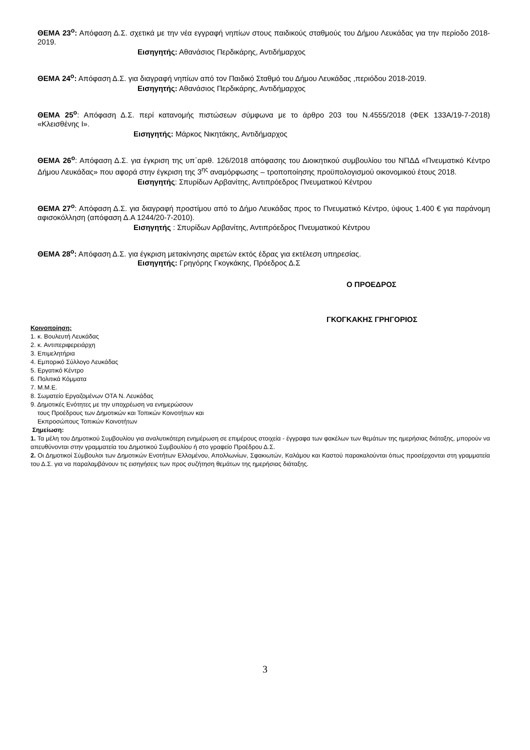ΘΕΜΑ 23<sup>ο</sup>: Απόφαση Δ.Σ. σχετικά με την νέα εγγραφή νηπίων στους παιδικούς σταθμούς του Δήμου Λευκάδας για την περίοδο 2018-2019.
Εισηγητής: Αθανάσιος Περδικάρης, Αντιδήμαρχος
ΘΕΜΑ 24<sup>ο</sup>: Απόφαση Δ.Σ. για διαγραφή νηπίων από τον Παιδικό Σταθμό του Δήμου Λευκάδας ,περιόδου 2018-2019.
Εισηγητής: Αθανάσιος Περδικάρης, Αντιδήμαρχος
ΘΕΜΑ 25<sup>ο</sup>: Απόφαση Δ.Σ. περί κατανομής πιστώσεων σύμφωνα με το άρθρο 203 του Ν.4555/2018 (ΦΕΚ 133Α/19-7-2018) «Κλεισθένης Ι».
Εισηγητής: Μάρκος Νικητάκης, Αντιδήμαρχος
ΘΕΜΑ 26<sup>ο</sup>: Απόφαση Δ.Σ. για έγκριση της υπ΄αριθ. 126/2018 απόφασης του Διοικητικού συμβουλίου του ΝΠΔΔ «Πνευματικό Κέντρο Δήμου Λευκάδας» που αφορά στην έγκριση της 3<sup>ης</sup> αναμόρφωσης – τροποποίησης προϋπολογισμού οικονομικού έτους 2018.
Εισηγητής: Σπυρίδων Αρβανίτης, Αντιπρόεδρος Πνευματικού Κέντρου
ΘΕΜΑ 27<sup>ο</sup>: Απόφαση Δ.Σ. για διαγραφή προστίμου από το Δήμο Λευκάδας προς το Πνευματικό Κέντρο, ύψους 1.400 € για παράνομη αφισοκόλληση (απόφαση Δ.Α 1244/20-7-2010).
Εισηγητής : Σπυρίδων Αρβανίτης, Αντιπρόεδρος Πνευματικού Κέντρου
ΘΕΜΑ 28<sup>ο</sup>: Απόφαση Δ.Σ. για έγκριση μετακίνησης αιρετών εκτός έδρας για εκτέλεση υπηρεσίας.
Εισηγητής: Γρηγόρης Γκογκάκης, Πρόεδρος Δ.Σ
Ο ΠΡΟΕΔΡΟΣ
ΓΚΟΓΚΑΚΗΣ ΓΡΗΓΟΡΙΟΣ
Κοινοποίηση:
1. κ. Βουλευτή Λευκάδας
2. κ. Αντιπεριφερειάρχη
3. Επιμελητήρια
4. Εμπορικό Σύλλογο Λευκάδας
5. Εργατικό Κέντρο
6. Πολιτικά Κόμματα
7. Μ.Μ.Ε.
8. Σωματείο Εργαζομένων ΟΤΑ Ν. Λευκάδας
9. Δημοτικές Ενότητες με την υποχρέωση να ενημερώσουν
τους Προέδρους των Δημοτικών και Τοπικών Κοινοτήτων και
Εκπροσώπους Τοπικών Κοινοτήτων
Σημείωση:
1. Τα μέλη του Δημοτικού Συμβουλίου για αναλυτικότερη ενημέρωση σε επιμέρους στοιχεία - έγγραφα των φακέλων των θεμάτων της ημερήσιας διάταξης, μπορούν να απευθύνονται στην γραμματεία του Δημοτικού Συμβουλίου ή στο γραφείο Προέδρου Δ.Σ.
2. Οι Δημοτικοί Σύμβουλοι των Δημοτικών Ενοτήτων Ελλομένου, Απολλωνίων, Σφακιωτών, Καλάμου και Καστού παρακαλούνται όπως προσέρχονται στη γραμματεία του Δ.Σ. για να παραλαμβάνουν τις εισηγήσεις των προς συζήτηση θεμάτων της ημερήσιας διάταξης.
3